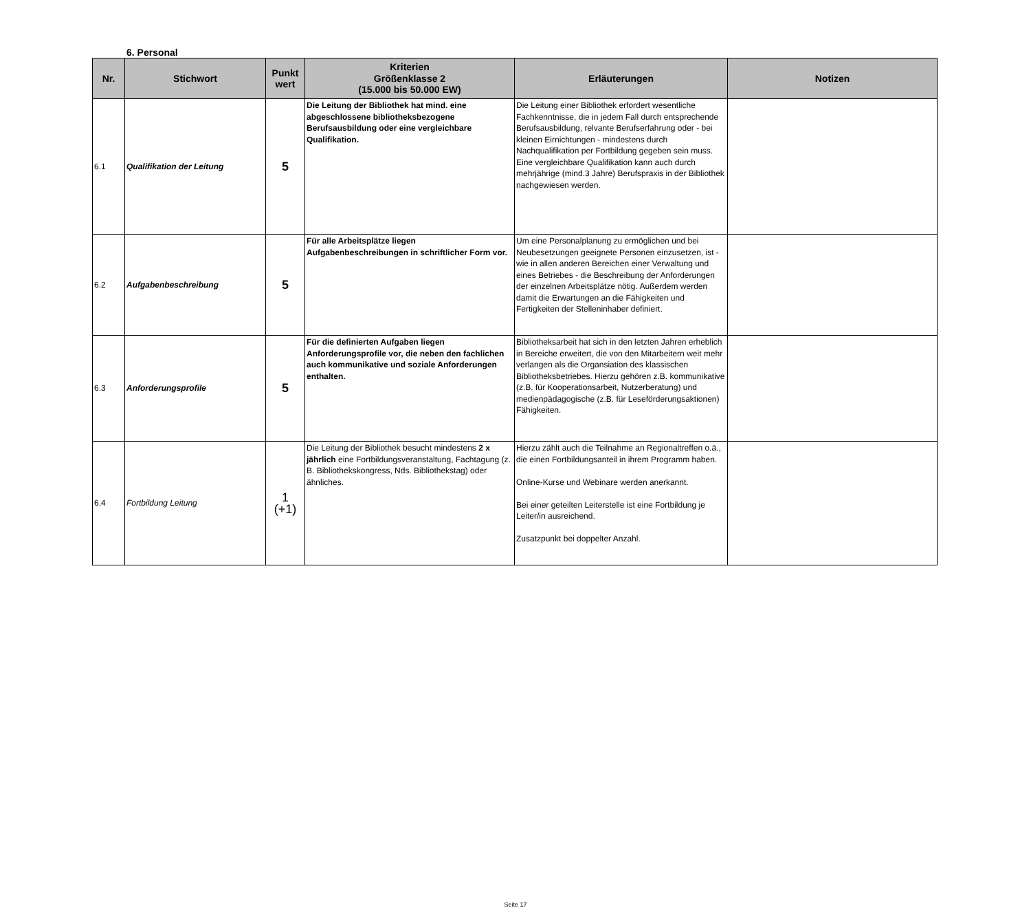6. Personal
| Nr. | Stichwort | Punkt wert | Kriterien Größenklasse 2 (15.000 bis 50.000 EW) | Erläuterungen | Notizen |
| --- | --- | --- | --- | --- | --- |
| 6.1 | Qualifikation der Leitung | 5 | Die Leitung der Bibliothek hat mind. eine abgeschlossene bibliotheksbezogene Berufsausbildung oder eine vergleichbare Qualifikation. | Die Leitung einer Bibliothek erfordert wesentliche Fachkenntnisse, die in jedem Fall durch entsprechende Berufsausbildung, relvante Berufserfahrung oder - bei kleinen Eirnichtungen - mindestens durch Nachqualifikation per Fortbildung gegeben sein muss. Eine vergleichbare Qualifikation kann auch durch mehrjährige (mind.3 Jahre) Berufspraxis in der Bibliothek nachgewiesen werden. | |
| 6.2 | Aufgabenbeschreibung | 5 | Für alle Arbeitsplätze liegen Aufgabenbeschreibungen in schriftlicher Form vor. | Um eine Personalplanung zu ermöglichen und bei Neubesetzungen geeignete Personen einzusetzen, ist - wie in allen anderen Bereichen einer Verwaltung und eines Betriebes - die Beschreibung der Anforderungen der einzelnen Arbeitsplätze nötig. Außerdem werden damit die Erwartungen an die Fähigkeiten und Fertigkeiten der Stelleninhaber definiert. | |
| 6.3 | Anforderungsprofile | 5 | Für die definierten Aufgaben liegen Anforderungsprofile vor, die neben den fachlichen auch kommunikative und soziale Anforderungen enthalten. | Bibliotheksarbeit hat sich in den letzten Jahren erheblich in Bereiche erweitert, die von den Mitarbeitern weit mehr verlangen als die Organsiation des klassischen Bibliotheksbetriebes. Hierzu gehören z.B. kommunikative (z.B. für Kooperationsarbeit, Nutzerberatung) und medienpädagogische (z.B. für Leseförderungsaktionen) Fähigkeiten. | |
| 6.4 | Fortbildung Leitung | 1 (+1) | Die Leitung der Bibliothek besucht mindestens 2 x jährlich eine Fortbildungsveranstaltung, Fachtagung (z. B. Bibliothekskongress, Nds. Bibliothekstag) oder ähnliches. | Hierzu zählt auch die Teilnahme an Regionaltreffen o.ä., die einen Fortbildungsanteil in ihrem Programm haben. Online-Kurse und Webinare werden anerkannt. Bei einer geteilten Leiterstelle ist eine Fortbildung je Leiter/in ausreichend. Zusatzpunkt bei doppelter Anzahl. | |
Seite 17